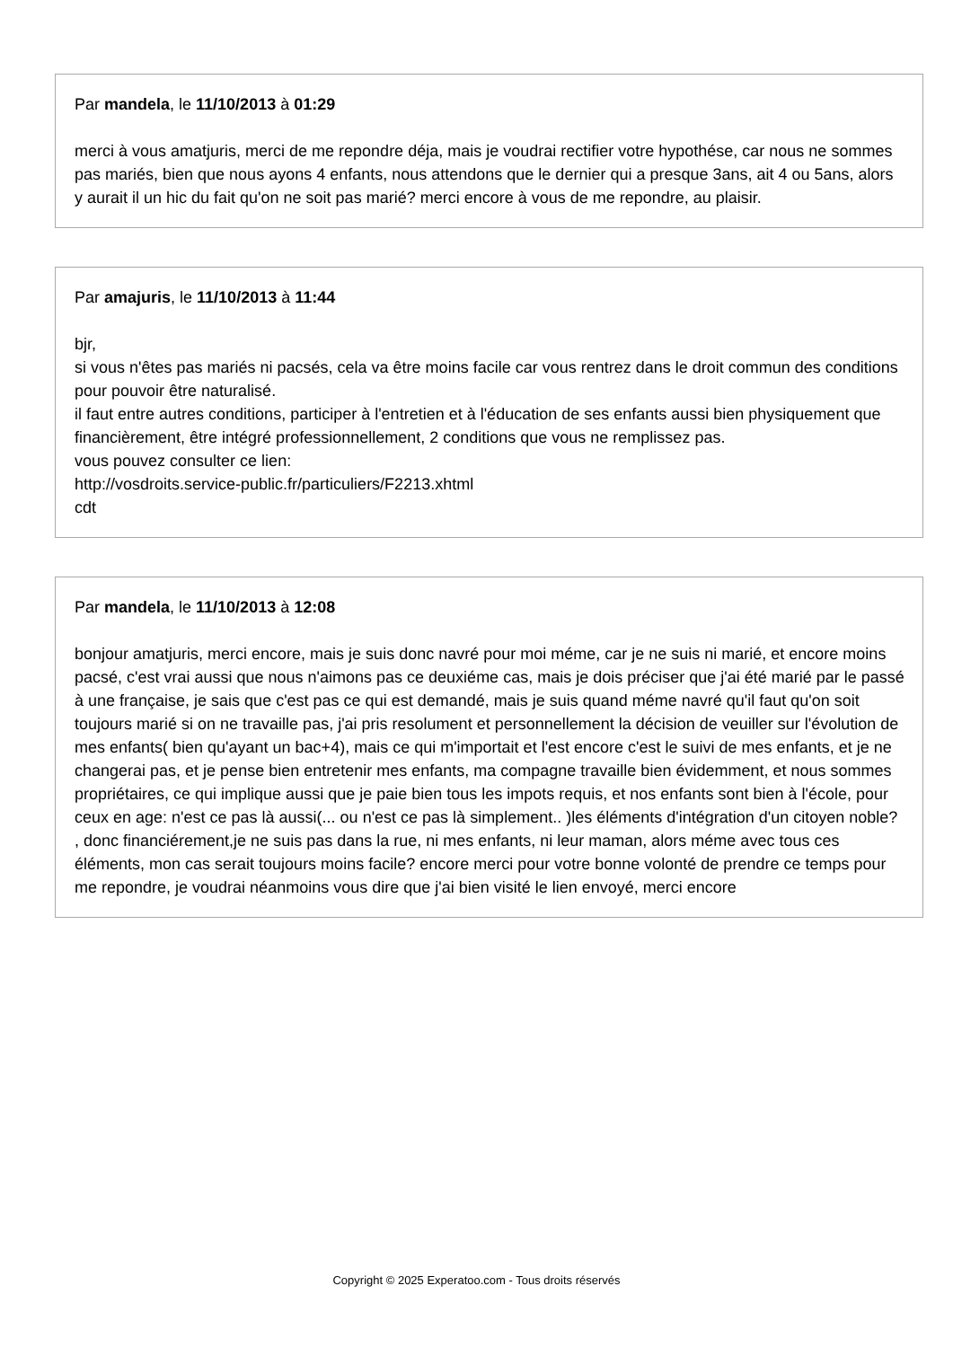Par mandela, le 11/10/2013 à 01:29
merci à vous amatjuris, merci de me repondre déja, mais je voudrai rectifier votre hypothése, car nous ne sommes pas mariés, bien que nous ayons 4 enfants, nous attendons que le dernier qui a presque 3ans, ait 4 ou 5ans, alors y aurait il un hic du fait qu'on ne soit pas marié? merci encore à vous de me repondre, au plaisir.
Par amajuris, le 11/10/2013 à 11:44
bjr,
si vous n'êtes pas mariés ni pacsés, cela va être moins facile car vous rentrez dans le droit commun des conditions pour pouvoir être naturalisé.
il faut entre autres conditions, participer à l'entretien et à l'éducation de ses enfants aussi bien physiquement que financièrement, être intégré professionnellement, 2 conditions que vous ne remplissez pas.
vous pouvez consulter ce lien:
http://vosdroits.service-public.fr/particuliers/F2213.xhtml
cdt
Par mandela, le 11/10/2013 à 12:08
bonjour amatjuris, merci encore, mais je suis donc navré pour moi méme, car je ne suis ni marié, et encore moins pacsé, c'est vrai aussi que nous n'aimons pas ce deuxiéme cas, mais je dois préciser que j'ai été marié par le passé à une française, je sais que c'est pas ce qui est demandé, mais je suis quand méme navré qu'il faut qu'on soit toujours marié si on ne travaille pas, j'ai pris resolument et personnellement la décision de veuiller sur l'évolution de mes enfants( bien qu'ayant un bac+4), mais ce qui m'importait et l'est encore c'est le suivi de mes enfants, et je ne changerai pas, et je pense bien entretenir mes enfants, ma compagne travaille bien évidemment, et nous sommes propriétaires, ce qui implique aussi que je paie bien tous les impots requis, et nos enfants sont bien à l'école, pour ceux en age: n'est ce pas là aussi(... ou n'est ce pas là simplement.. )les éléments d'intégration d'un citoyen noble? , donc financiérement,je ne suis pas dans la rue, ni mes enfants, ni leur maman, alors méme avec tous ces éléments, mon cas serait toujours moins facile? encore merci pour votre bonne volonté de prendre ce temps pour me repondre, je voudrai néanmoins vous dire que j'ai bien visité le lien envoyé, merci encore
Copyright © 2025 Experatoo.com - Tous droits réservés